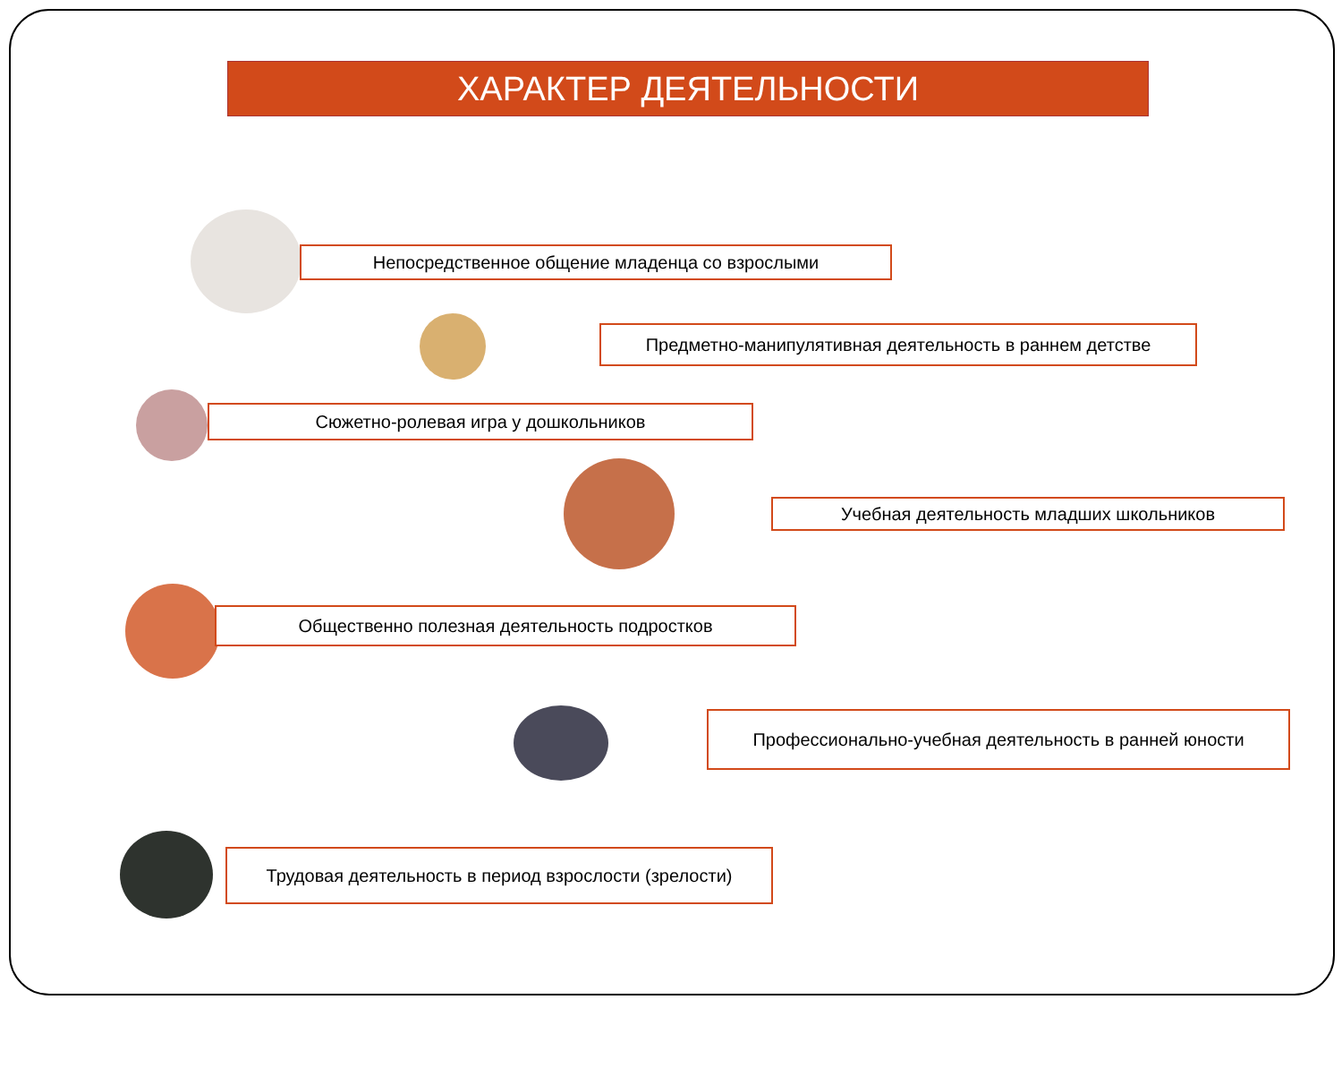ХАРАКТЕР ДЕЯТЕЛЬНОСТИ
Непосредственное общение младенца со взрослыми
Предметно-манипулятивная деятельность в раннем детстве
Сюжетно-ролевая игра у дошкольников
Учебная деятельность младших школьников
Общественно полезная деятельность подростков
Профессионально-учебная деятельность в ранней юности
Трудовая деятельность в период взрослости (зрелости)